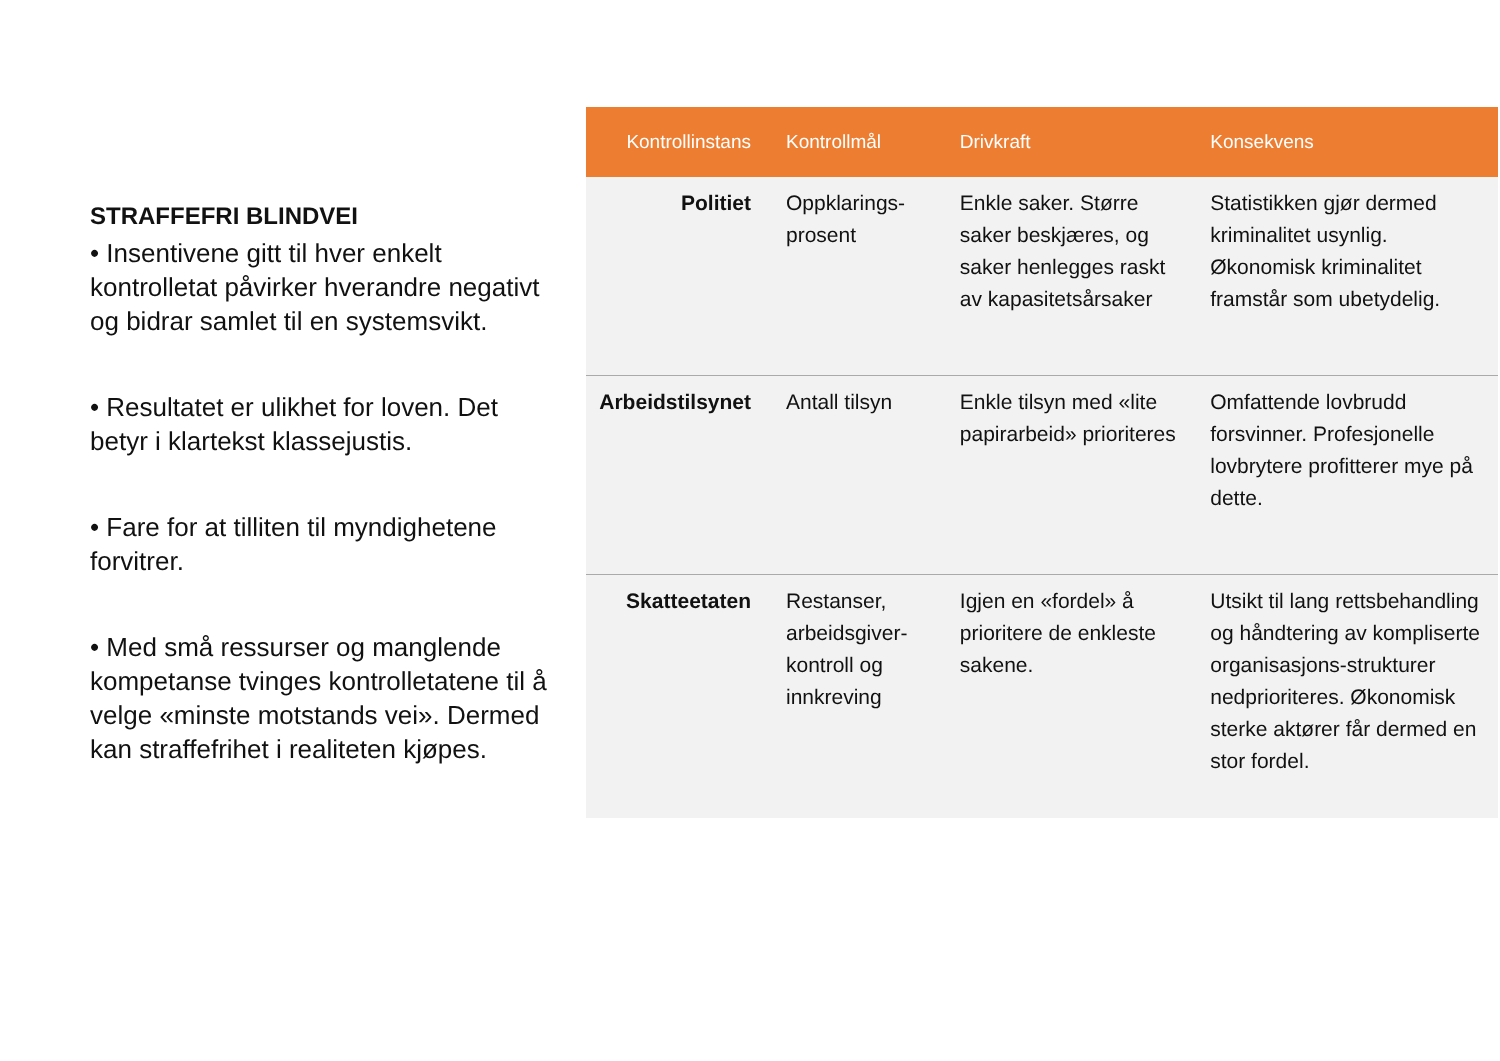STRAFFEFRI BLINDVEI
• Insentivene gitt til hver enkelt kontrolletat påvirker hverandre negativt og bidrar samlet til en systemsvikt.
• Resultatet er ulikhet for loven. Det betyr i klartekst klassejustis.
• Fare for at tilliten til myndighetene forvitrer.
• Med små ressurser og manglende kompetanse tvinges kontrolletatene til å velge «minste motstands vei». Dermed kan straffefrihet i realiteten kjøpes.
| Kontrollinstans | Kontrollmål | Drivkraft | Konsekvens |
| --- | --- | --- | --- |
| Politiet | Oppklarings- prosent | Enkle saker. Større saker beskjæres, og saker henlegges raskt av kapasitetsårsaker | Statistikken gjør dermed kriminalitet usynlig. Økonomisk kriminalitet framstår som ubetydelig. |
| Arbeidstilsynet | Antall tilsyn | Enkle tilsyn med «lite papirarbeid» prioriteres | Omfattende lovbrudd forsvinner. Profesjonelle lovbrytere profitterer mye på dette. |
| Skatteetaten | Restanser, arbeidsgiver-kontroll og innkreving | Igjen en «fordel» å prioritere de enkleste sakene. | Utsikt til lang rettsbehandling og håndtering av kompliserte organisasjons-strukturer nedprioriteres. Økonomisk sterke aktører får dermed en stor fordel. |